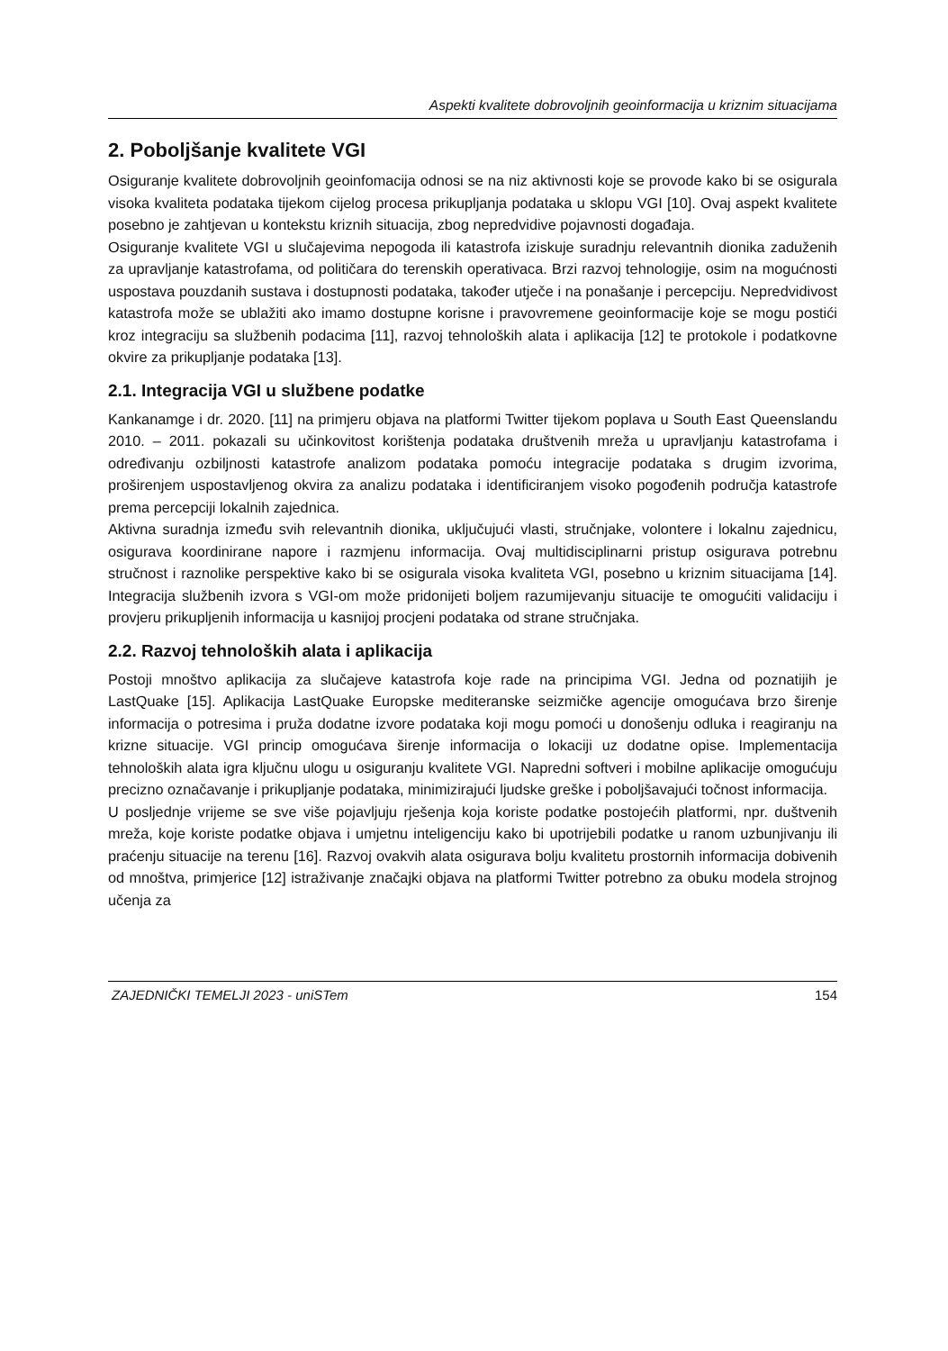Aspekti kvalitete dobrovoljnih geoinformacija u kriznim situacijama
2. Poboljšanje kvalitete VGI
Osiguranje kvalitete dobrovoljnih geoinfomacija odnosi se na niz aktivnosti koje se provode kako bi se osigurala visoka kvaliteta podataka tijekom cijelog procesa prikupljanja podataka u sklopu VGI [10]. Ovaj aspekt kvalitete posebno je zahtjevan u kontekstu kriznih situacija, zbog nepredvidive pojavnosti događaja.
Osiguranje kvalitete VGI u slučajevima nepogoda ili katastrofa iziskuje suradnju relevantnih dionika zaduženih za upravljanje katastrofama, od političara do terenskih operativaca. Brzi razvoj tehnologije, osim na mogućnosti uspostava pouzdanih sustava i dostupnosti podataka, također utječe i na ponašanje i percepciju. Nepredvidivost katastrofa može se ublažiti ako imamo dostupne korisne i pravovremene geoinformacije koje se mogu postići kroz integraciju sa službenih podacima [11], razvoj tehnoloških alata i aplikacija [12] te protokole i podatkovne okvire za prikupljanje podataka [13].
2.1. Integracija VGI u službene podatke
Kankanamge i dr. 2020. [11] na primjeru objava na platformi Twitter tijekom poplava u South East Queenslandu 2010. – 2011. pokazali su učinkovitost korištenja podataka društvenih mreža u upravljanju katastrofama i određivanju ozbiljnosti katastrofe analizom podataka pomoću integracije podataka s drugim izvorima, proširenjem uspostavljenog okvira za analizu podataka i identificiranjem visoko pogođenih područja katastrofe prema percepciji lokalnih zajednica.
Aktivna suradnja između svih relevantnih dionika, uključujući vlasti, stručnjake, volontere i lokalnu zajednicu, osigurava koordinirane napore i razmjenu informacija. Ovaj multidisciplinarni pristup osigurava potrebnu stručnost i raznolike perspektive kako bi se osigurala visoka kvaliteta VGI, posebno u kriznim situacijama [14]. Integracija službenih izvora s VGI-om može pridonijeti boljem razumijevanju situacije te omogućiti validaciju i provjeru prikupljenih informacija u kasnijoj procjeni podataka od strane stručnjaka.
2.2. Razvoj tehnoloških alata i aplikacija
Postoji mnoštvo aplikacija za slučajeve katastrofa koje rade na principima VGI. Jedna od poznatijih je LastQuake [15]. Aplikacija LastQuake Europske mediteranske seizmičke agencije omogućava brzo širenje informacija o potresima i pruža dodatne izvore podataka koji mogu pomoći u donošenju odluka i reagiranju na krizne situacije. VGI princip omogućava širenje informacija o lokaciji uz dodatne opise. Implementacija tehnoloških alata igra ključnu ulogu u osiguranju kvalitete VGI. Napredni softveri i mobilne aplikacije omogućuju precizno označavanje i prikupljanje podataka, minimizirajući ljudske greške i poboljšavajući točnost informacija.
U posljednje vrijeme se sve više pojavljuju rješenja koja koriste podatke postojećih platformi, npr. duštvenih mreža, koje koriste podatke objava i umjetnu inteligenciju kako bi upotrijebili podatke u ranom uzbunjivanju ili praćenju situacije na terenu [16]. Razvoj ovakvih alata osigurava bolju kvalitetu prostornih informacija dobivenih od mnoštva, primjerice [12] istraživanje značajki objava na platformi Twitter potrebno za obuku modela strojnog učenja za
ZAJEDNIČKI TEMELJI 2023 - uniSTem 154